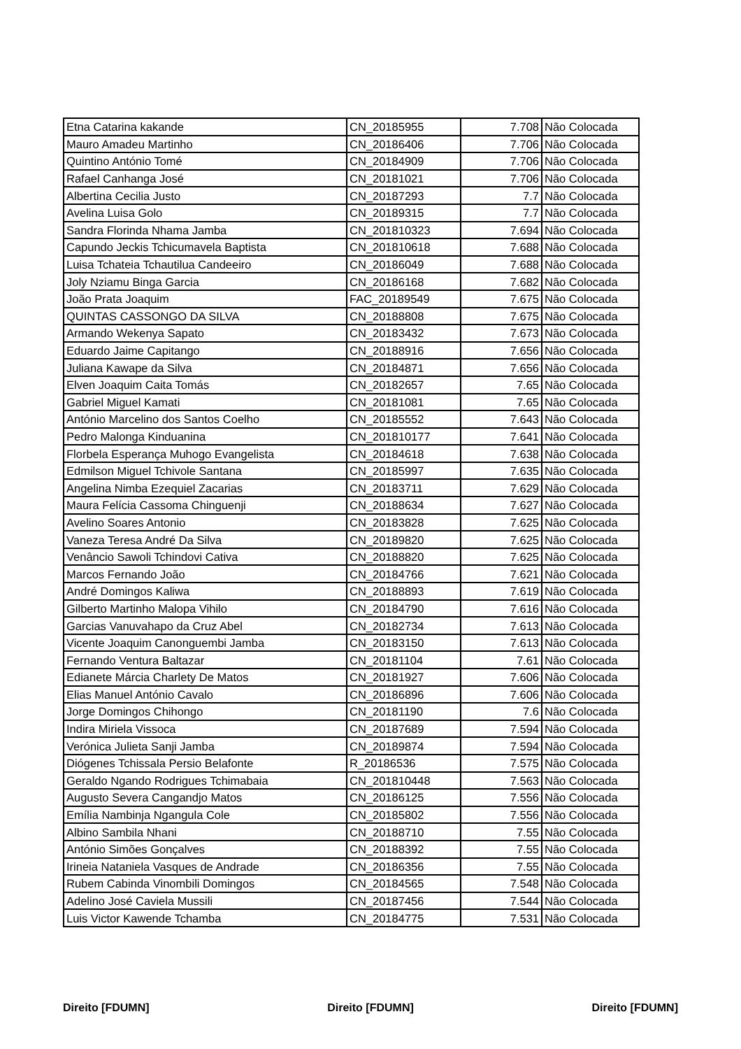| Etna Catarina kakande | CN_20185955 | 7.708 | Não Colocada |
| Mauro Amadeu Martinho | CN_20186406 | 7.706 | Não Colocada |
| Quintino António Tomé | CN_20184909 | 7.706 | Não Colocada |
| Rafael Canhanga José | CN_20181021 | 7.706 | Não Colocada |
| Albertina Cecilia Justo | CN_20187293 | 7.7 | Não Colocada |
| Avelina Luisa Golo | CN_20189315 | 7.7 | Não Colocada |
| Sandra Florinda Nhama Jamba | CN_201810323 | 7.694 | Não Colocada |
| Capundo Jeckis Tchicumavela Baptista | CN_201810618 | 7.688 | Não Colocada |
| Luisa Tchateia Tchautilua Candeeiro | CN_20186049 | 7.688 | Não Colocada |
| Joly Nziamu Binga Garcia | CN_20186168 | 7.682 | Não Colocada |
| João Prata Joaquim | FAC_20189549 | 7.675 | Não Colocada |
| QUINTAS CASSONGO DA SILVA | CN_20188808 | 7.675 | Não Colocada |
| Armando Wekenya Sapato | CN_20183432 | 7.673 | Não Colocada |
| Eduardo Jaime Capitango | CN_20188916 | 7.656 | Não Colocada |
| Juliana Kawape da Silva | CN_20184871 | 7.656 | Não Colocada |
| Elven Joaquim Caita Tomás | CN_20182657 | 7.65 | Não Colocada |
| Gabriel Miguel Kamati | CN_20181081 | 7.65 | Não Colocada |
| António Marcelino dos Santos Coelho | CN_20185552 | 7.643 | Não Colocada |
| Pedro Malonga Kinduanina | CN_201810177 | 7.641 | Não Colocada |
| Florbela Esperança Muhogo Evangelista | CN_20184618 | 7.638 | Não Colocada |
| Edmilson Miguel Tchivole Santana | CN_20185997 | 7.635 | Não Colocada |
| Angelina Nimba Ezequiel Zacarias | CN_20183711 | 7.629 | Não Colocada |
| Maura Felícia Cassoma Chinguenji | CN_20188634 | 7.627 | Não Colocada |
| Avelino Soares Antonio | CN_20183828 | 7.625 | Não Colocada |
| Vaneza Teresa André Da Silva | CN_20189820 | 7.625 | Não Colocada |
| Venâncio Sawoli Tchindovi Cativa | CN_20188820 | 7.625 | Não Colocada |
| Marcos Fernando João | CN_20184766 | 7.621 | Não Colocada |
| André Domingos Kaliwa | CN_20188893 | 7.619 | Não Colocada |
| Gilberto Martinho Malopa Vihilo | CN_20184790 | 7.616 | Não Colocada |
| Garcias Vanuvahapo da Cruz Abel | CN_20182734 | 7.613 | Não Colocada |
| Vicente Joaquim Canonguembi Jamba | CN_20183150 | 7.613 | Não Colocada |
| Fernando Ventura Baltazar | CN_20181104 | 7.61 | Não Colocada |
| Edianete Márcia Charlety De Matos | CN_20181927 | 7.606 | Não Colocada |
| Elias Manuel António Cavalo | CN_20186896 | 7.606 | Não Colocada |
| Jorge Domingos Chihongo | CN_20181190 | 7.6 | Não Colocada |
| Indira Miriela Vissoca | CN_20187689 | 7.594 | Não Colocada |
| Verónica Julieta Sanji Jamba | CN_20189874 | 7.594 | Não Colocada |
| Diógenes Tchissala Persio Belafonte | R_20186536 | 7.575 | Não Colocada |
| Geraldo Ngando Rodrigues Tchimabaia | CN_201810448 | 7.563 | Não Colocada |
| Augusto Severa Cangandjo Matos | CN_20186125 | 7.556 | Não Colocada |
| Emília Nambinja Ngangula Cole | CN_20185802 | 7.556 | Não Colocada |
| Albino Sambila Nhani | CN_20188710 | 7.55 | Não Colocada |
| António Simões Gonçalves | CN_20188392 | 7.55 | Não Colocada |
| Irineia Nataniela Vasques de Andrade | CN_20186356 | 7.55 | Não Colocada |
| Rubem Cabinda Vinombili Domingos | CN_20184565 | 7.548 | Não Colocada |
| Adelino José Caviela Mussili | CN_20187456 | 7.544 | Não Colocada |
| Luis Victor Kawende Tchamba | CN_20184775 | 7.531 | Não Colocada |
Direito [FDUMN] Direito [FDUMN] Direito [FDUMN]